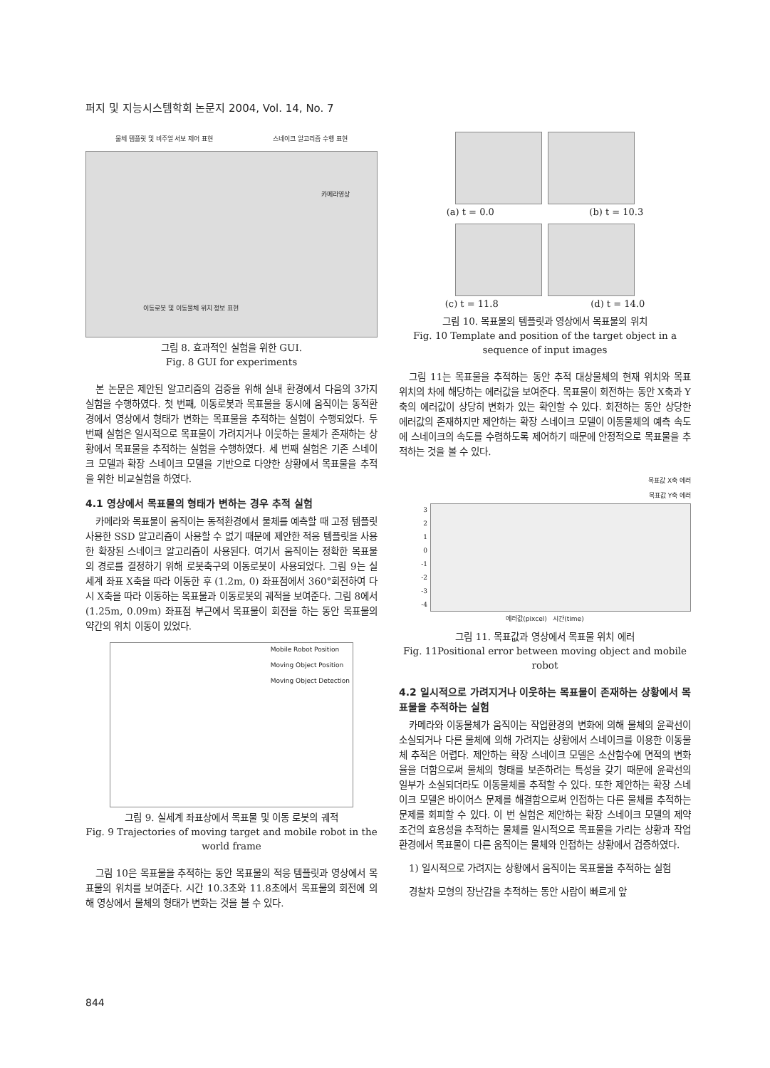퍼지 및 지능시스템학회 논문지 2004, Vol. 14, No. 7
물체 템플릿 및 비주얼 서보 제어 표현 스네이크 알고리즘 수행 표현
카메라영상
이동로봇 및 이동물체 위치 정보 표현
그림 8. 효과적인 실험을 위한 GUI.
Fig. 8 GUI for experiments
본 논문은 제안된 알고리즘의 검증을 위해 실내 환경에서 다음의 3가지 실험을 수행하였다. 첫 번째, 이동로봇과 목표물을 동시에 움직이는 동적환경에서 영상에서 형태가 변화는 목표물을 추적하는 실험이 수행되었다. 두 번째 실험은 일시적으로 목표물이 가려지거나 이웃하는 물체가 존재하는 상황에서 목표물을 추적하는 실험을 수행하였다. 세 번째 실험은 기존 스네이크 모델과 확장 스네이크 모델을 기반으로 다양한 상황에서 목표물을 추적을 위한 비교실험을 하였다.
4.1 영상에서 목표물의 형태가 변하는 경우 추적 실험
카메라와 목표물이 움직이는 동적환경에서 물체를 예측할 때 고정 템플릿 사용한 SSD 알고리즘이 사용할 수 없기 때문에 제안한 적응 템플릿을 사용한 확장된 스네이크 알고리즘이 사용된다. 여기서 움직이는 정확한 목표물의 경로를 결정하기 위해 로봇축구의 이동로봇이 사용되었다. 그림 9는 실세계 좌표 X축을 따라 이동한 후 (1.2m, 0) 좌표점에서 360°회전하여 다시 X축을 따라 이동하는 목표물과 이동로봇의 궤적을 보여준다. 그림 8에서 (1.25m, 0.09m) 좌표점 부근에서 목표물이 회전을 하는 동안 목표물의 약간의 위치 이동이 있었다.
Mobile Robot Position
Moving Object Position
Moving Object Detection
그림 9. 실세계 좌표상에서 목표물 및 이동 로봇의 궤적
Fig. 9 Trajectories of moving target and mobile robot in the world frame
그림 10은 목표물을 추적하는 동안 목표물의 적응 템플릿과 영상에서 목표물의 위치를 보여준다. 시간 10.3초와 11.8초에서 목표물의 회전에 의해 영상에서 물체의 형태가 변화는 것을 볼 수 있다.
(a) t = 0.0 (b) t = 10.3
(c) t = 11.8 (d) t = 14.0
그림 10. 목표물의 템플릿과 영상에서 목표물의 위치
Fig. 10 Template and position of the target object in a sequence of input images
그림 11는 목표물을 추적하는 동안 추적 대상물체의 현재 위치와 목표 위치의 차에 해당하는 에러값을 보여준다. 목표물이 회전하는 동안 X축과 Y축의 에러값이 상당히 변화가 있는 확인할 수 있다. 회전하는 동안 상당한 에러값의 존재하지만 제안하는 확장 스네이크 모델이 이동물체의 예측 속도에 스네이크의 속도를 수렴하도록 제어하기 때문에 안정적으로 목표물을 추적하는 것을 볼 수 있다.
목표값 X축 에러
목표값 Y축 에러
3
2
1
0
-1
-2
-3
-4
에러값(pixcel) 시간(time)
그림 11. 목표값과 영상에서 목표물 위치 에러
Fig. 11Positional error between moving object and mobile robot
4.2 일시적으로 가려지거나 이웃하는 목표물이 존재하는 상황에서 목표물을 추적하는 실험
카메라와 이동물체가 움직이는 작업환경의 변화에 의해 물체의 윤곽선이 소실되거나 다른 물체에 의해 가려지는 상황에서 스네이크를 이용한 이동물체 추적은 어렵다. 제안하는 확장 스네이크 모델은 소산함수에 면적의 변화율을 더함으로써 물체의 형태를 보존하려는 특성을 갖기 때문에 윤곽선의 일부가 소실되더라도 이동물체를 추적할 수 있다. 또한 제안하는 확장 스네이크 모델은 바이어스 문제를 해결함으로써 인접하는 다른 물체를 추적하는 문제를 회피할 수 있다. 이 번 실험은 제안하는 확장 스네이크 모델의 제약조건의 효용성을 추적하는 물체를 일시적으로 목표물을 가리는 상황과 작업환경에서 목표물이 다른 움직이는 물체와 인접하는 상황에서 검증하였다.
1) 일시적으로 가려지는 상황에서 움직이는 목표물을 추적하는 실험
경찰차 모형의 장난감을 추적하는 동안 사람이 빠르게 앞
844